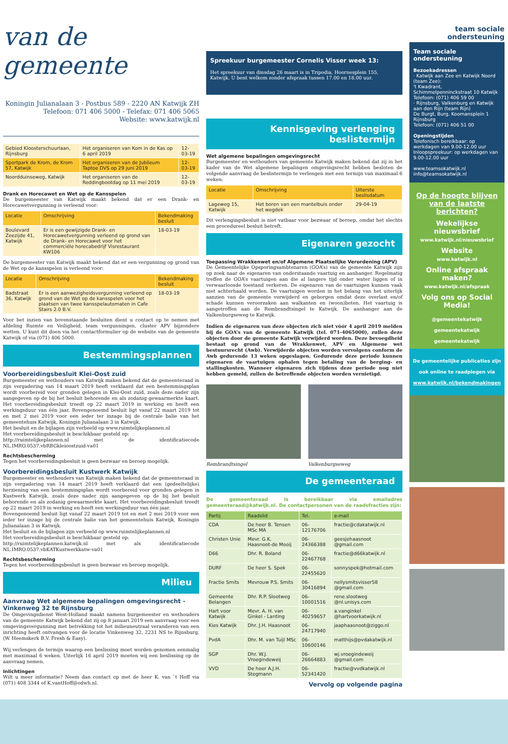van de gemeente
Koningin Julianalaan 3 - Postbus 589 - 2220 AN Katwijk ZH
Telefoon: 071 406 5000 - Telefax: 071 406 5065
Website: www.katwijk.nl
| Gebied Kloosterschuurlaan, Rijnsburg | Het organiseren van Kom in de Kas op 6 april 2019 | 12-03-19 |
| Sportpark de Krom, de Krom 57, Katwijk | Het organiseren van de Jubileum Taptoe DVS op 29 juni 2019 | 12-03-19 |
| Noordduinseweg, Katwijk | Het organiseren van de Reddingbootdag op 11 mei 2019 | 12-03-19 |
Drank en Horecawet en Wet op de Kansspelen
De burgemeester van Katwijk maakt bekend dat er een Drank- en Horecawetvergunning is verleend voor:
| Locatie | Omschrijving | Bekendmaking besluit |
| --- | --- | --- |
| Boulevard Zeezijde 41, Katwijk | Er is een gewijzigde Drank- en Horecawetvergunning verleend op grond van de Drank- en Horecawet voor het commerciële horecabedrijf Visrestaurant KW106 | 18-03-19 |
De burgemeester van Katwijk maakt bekend dat er een vergunning op grond van de Wet op de kansspelen is verleend voor:
| Locatie | Omschrijving | Bekendmaking besluit |
| --- | --- | --- |
| Badstraat 36, Katwijk | Er is een aanwezigheidsvergunning verleend op grond van de Wet op de kansspelen voor het plaatsen van twee kansspelautomaten in Cafe Stairs 2.0 B.V. | 18-03-19 |
Voor het inzien van bovenstaande besluiten dient u contact op te nemen met afdeling Ruimte en Veiligheid, team vergunningen, cluster APV bijzondere wetten. U kunt dit doen via het contactformulier op de website van de gemeente Katwijk of via (071) 406 5000.
Bestemmingsplannen
Voorbereidingsbesluit Klei-Oost zuid
Burgemeester en wethouders van Katwijk maken bekend dat de gemeenteraad in zijn vergadering van 14 maart 2019 heeft verklaard dat een bestemmingsplan wordt voorbereid voor gronden gelegen in Klei-Oost zuid, zoals deze nader zijn aangegeven op de bij het besluit behorende en als zodanig gewaarmerkte kaart. Het voorbereidingsbesluit treedt op 22 maart 2019 in werking en heeft een werkingsduur van één jaar. Bovengenoemd besluit ligt vanaf 22 maart 2019 tot en met 2 mei 2019 voor een ieder ter inzage bij de centrale balie van het gemeentehuis Katwijk, Koningin Julianalaan 3 in Katwijk.
Het besluit en de bijlagen zijn verbeeld op www.ruimtelijkeplannen.nl
Het voorbereidingsbesluit is beschikbaar gesteld op:
http://ruimtelijkeplannen.nl met de identificatiecode NL.IMRO.0537.vbRBGkleioostzuid-va01
Rechtsbescherming
Tegen het voorbereidingsbesluit is geen bezwaar en beroep mogelijk.
Voorbereidingsbesluit Kustwerk Katwijk
Burgemeester en wethouders van Katwijk maken bekend dat de gemeenteraad in zijn vergadering van 14 maart 2019 heeft verklaard dat een (gedeeltelijke) herziening van een bestemmingsplan wordt voorbereid voor gronden gelegen in Kustwerk Katwijk, zoals deze nader zijn aangegeven op de bij het besluit behorende en als zodanig gewaarmerkte kaart. Het voorbereidingsbesluit treedt op 22 maart 2019 in werking en heeft een werkingsduur van één jaar.
Bovengenoemd besluit ligt vanaf 22 maart 2019 tot en met 2 mei 2019 voor een ieder ter inzage bij de centrale balie van het gemeentehuis Katwijk, Koningin Julianalaan 3 in Katwijk.
Het besluit en de bijlagen zijn verbeeld op www.ruimtelijkeplannen.nl
Het voorbereidingsbesluit is beschikbaar gesteld op:
http://ruimtelijkeplannen.katwijk.nl met als identificatiecode NL.IMRO.0537.vbKATKustwerkkatw-va01
Rechtsbescherming
Tegen het voorbereidingsbesluit is geen bezwaar en beroep mogelijk.
Milieu
Aanvraag Wet algemene bepalingen omgevingsrecht - Vinkenweg 32 te Rijnsburg
De Omgevingsdienst West-Holland maakt namens burgemeester en wethouders van de gemeente Katwijk bekend dat zij op 8 januari 2019 een aanvraag voor een omgevingsvergunning met betrekking tot het milieuneutraal veranderen van een inrichting heeft ontvangen voor de locatie Vinkenweg 32, 2231 NS te Rijnsburg, (W. Heemskerk B.V. Fresh & Easy).
Wij verlengen de termijn waarop een beslissing moet worden genomen eenmalig met maximaal 6 weken. Uiterlijk 16 april 2019 moeten wij een beslissing op de aanvraag nemen.
Inlichtingen
Wilt u meer informatie? Neem dan contact op met de heer K. van `t Hoff via (071) 408 3344 of K.vantHoff@odwh.nl.
Spreekuur burgemeester Cornelis Visser week 13:
Het spreekuur van dinsdag 26 maart is in Tripodia, Hoornesplein 155, Katwijk. U bent welkom zonder afspraak tussen 17.00 en 18.00 uur.
Kennisgeving verlenging
beslistermijn
Wet algemene bepalingen omgevingsrecht
Burgemeester en wethouders van gemeente Katwijk maken bekend dat zij in het kader van de Wet algemene bepalingen omgevingsrecht hebben besloten de volgende aanvraag de beslistermijn te verlengen met een termijn van maximaal 6 weken:
| Locatie | Omschrijving | Uiterste beslisdatum |
| --- | --- | --- |
| Lageweg 15, Katwijk | Het boren van een mantelbuis onder het wegdek | 29-04-19 |
Dit verlengingsbesluit is niet vatbaar voor bezwaar of beroep, omdat het slechts een procedureel besluit betreft.
Eigenaren gezocht
Toepassing Wrakkenwet en/of Algemene Plaatselijke Verordening (APV)
De Gemeentelijke Opsporingsambtenaren (GOA’s) van de gemeente Katwijk zijn op zoek naar de eigenaren van onderstaande vaartuig en aanhanger. Regelmatig treffen de GOA’s vaartuigen aan die al langere tijd onder water liggen of in verwaarloosde toestand verkeren. De eigenaren van de vaartuigen kunnen vaak niet achterhaald worden. De vaartuigen worden in het belang van het uiterlijk aanzien van de gemeente verwijderd en geborgen omdat deze overlast en/of schade kunnen veroorzaken aan walkanten en (woon)boten. Het vaartuig is aangetroffen aan de Rembrandtsingel te Katwijk. De aanhanger aan de Valkenburgseweg te Katwijk.
Indien de eigenaren van deze objecten zich niet vóór 4 april 2019 melden bij de GOA’s van de gemeente Katwijk (tel. 071-4065000), zullen deze objecten door de gemeente Katwijk verwijderd worden. Deze bevoegdheid bestaat op grond van de Wrakkenwet, APV en Algemene wet bestuursrecht (Awb). Verwijderde objecten worden vervolgens conform de Awb gedurende 13 weken opgeslagen. Gedurende deze periode kunnen eigenaren de vaartuigen ophalen tegen betaling van de berging- en stallingkosten. Wanneer eigenaren zich tijdens deze periode nog niet hebben gemeld, zullen de betreffende objecten worden vernietigd.
Rembrandtsingel Valkenburgseweg
De gemeenteraad
De gemeenteraad is bereikbaar via emailadres gemeenteraad@katwijk.nl. De contactpersonen van de raadsfracties zijn:
| Partij | Raadslid | Tel. | e-mail |
| --- | --- | --- | --- |
| CDA | De heer B. Tensen MSc MA | 06-12176706 | fractie@cdakatwijk.nl |
| Christen Unie | Mevr. G.K. Haasnoot-de Mooij | 06-24366388 | geesjehaasnoot @gmail.com |
| D66 | Dhr. R. Boland | 06-22467768 | fractie@d66katwijk.nl |
| DURF | De heer S. Spek | 06-22455620 | sonnyspek@hotmail.com |
| Fractie Smits | Mevrouw P.S. Smits | 06-30416894 | nellysmitsvisser58 @gmail.com |
| Gemeente Belangen | Dhr. R.P. Slootweg | 06-10001516 | rene.slootweg @nl.unisys.com |
| Hart voor Katwijk | Mevr. A. H. van Ginkel - Lanting | 06-40259657 | a.vanginkel @hartvoorkatwijk.nl |
| Kies Katwijk | Dhr. J.H. Haasnoot | 06-24717940 | jaaphaasnoot@ziggo.nl |
| PvdA | Dhr. M. van Tuijl MSc | 06-10600146 | matthijs@pvdakatwijk.nl |
| SGP | Dhr. W.J. Vroegindeweij | 06-26664883 | wj.vroegindeweij @gmail.com |
| VVD | De heer A.J.H. Stegmann | 06-52341420 | fractie@vvdkatwijk.nl |
Vervolg op volgende pagina
team sociale ondersteuning
Team sociale ondersteuning
Bezoekadressen
· Katwijk aan Zee en Katwijk Noord (team Zee):
't Kwadrant, Schimmelpenninckstraat 10 Katwijk
Telefoon: (071) 406 59 00
· Rijnsburg, Valkenburg en Katwijk aan den Rijn (team Rijn)
De Burgt, Burg. Koomansplein 1 Rijnsburg
Telefoon: (071) 406 51 00
Openingstijden
Telefonisch bereikbaar: op werkdagen van 9.00-12.00 uur
Inloopspreekuur: op werkdagen van 9.00-12.00 uur
www.teamsokatwijk.nl
info@teamsokatwijk.nl
Op de hoogte blijven van de laatste berichten?
Wekelijkse nieuwsbrief
www.katwijk.nl/nieuwsbrief
Website
www.katwijk.nl
Online afspraak maken?
www.katwijk.nl/afspraak
Volg ons op Social Media!
@gemeentekatwijk
gemeentekatwijk
gemeentekatwijk
De gemeentelijke publicaties zijn ook online te raadplegen via www.katwijk.nl/bekendmakingen